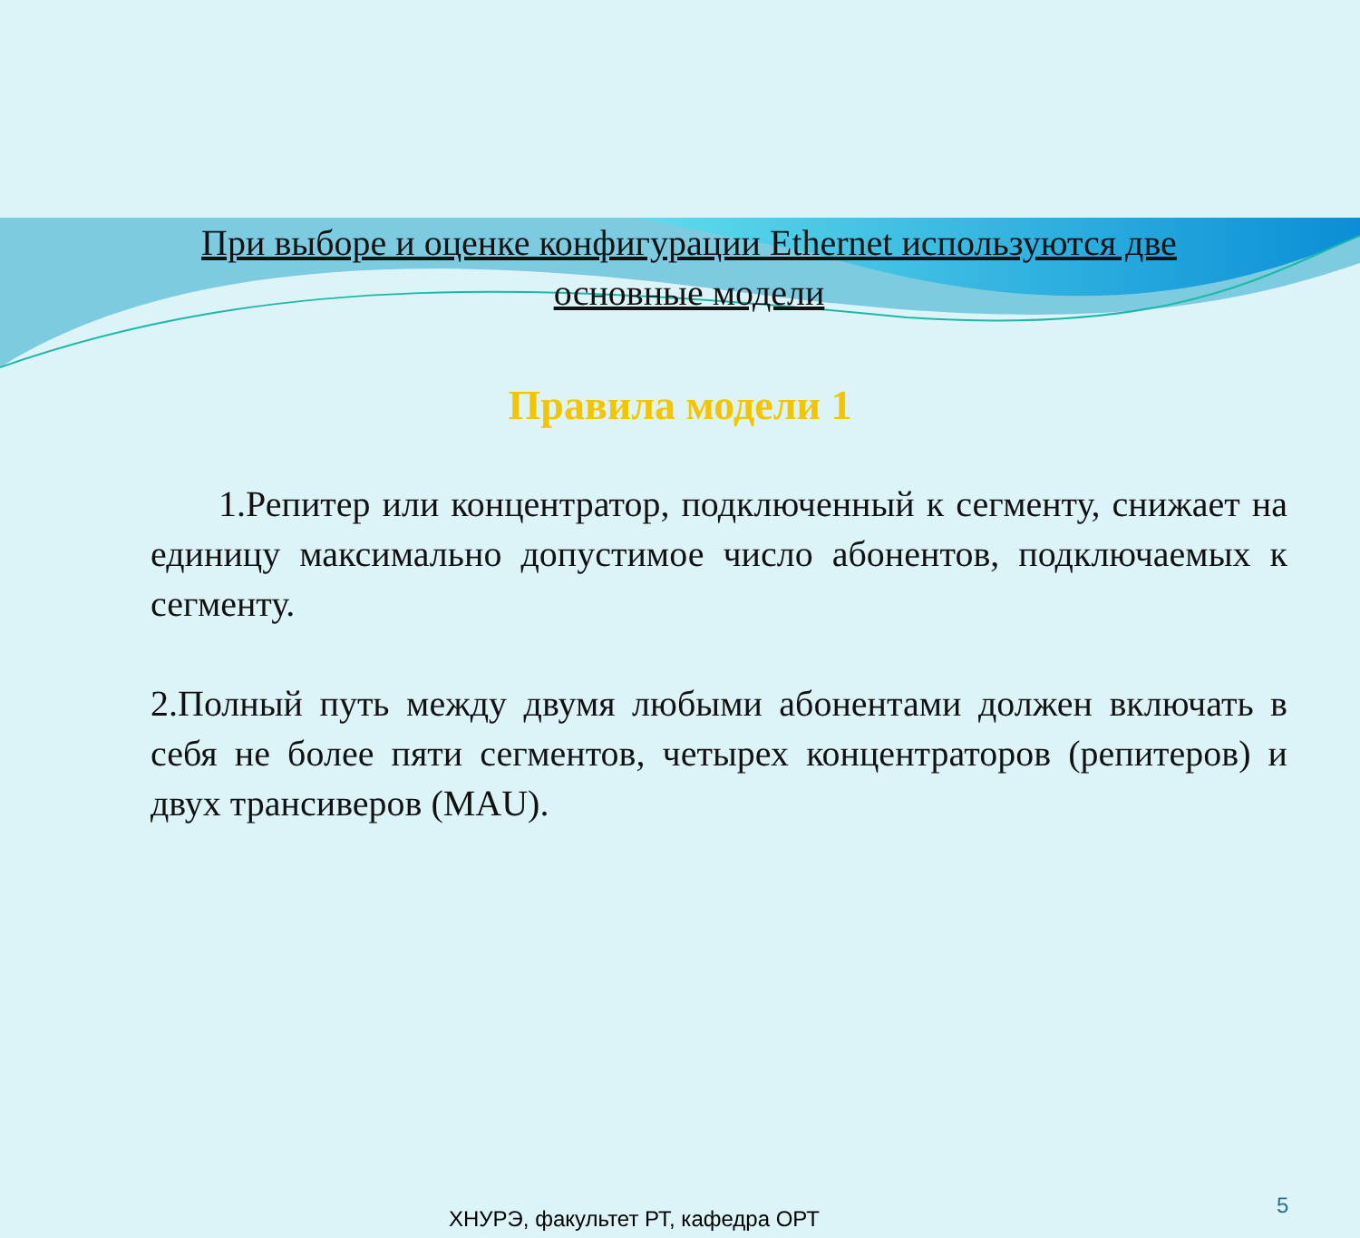При выборе и оценке конфигурации Ethernet используются две основные модели
Правила модели 1
1.Репитер или концентратор, подключенный к сегменту, снижает на единицу максимально допустимое число абонентов, подключаемых к сегменту.
2.Полный путь между двумя любыми абонентами должен включать в себя не более пяти сегментов, четырех концентраторов (репитеров) и двух трансиверов (MAU).
5
ХНУРЭ, факультет РТ, кафедра ОРТ